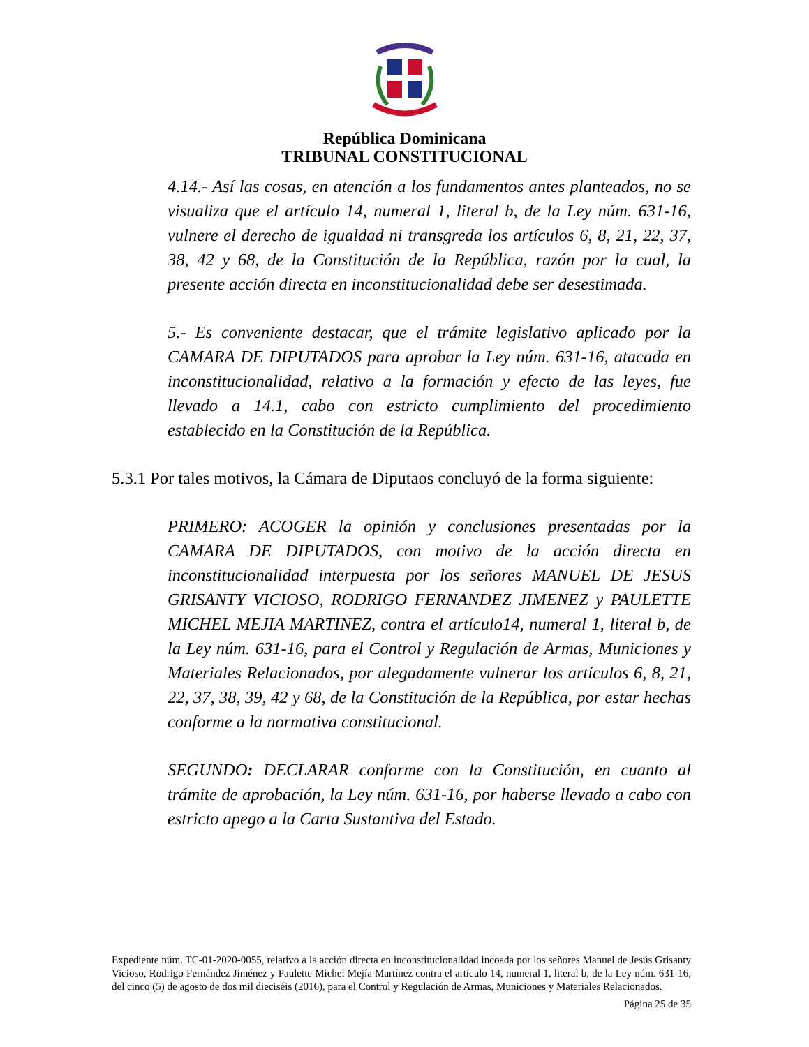República Dominicana
TRIBUNAL CONSTITUCIONAL
4.14.- Así las cosas, en atención a los fundamentos antes planteados, no se visualiza que el artículo 14, numeral 1, literal b, de la Ley núm. 631-16, vulnere el derecho de igualdad ni transgreda los artículos 6, 8, 21, 22, 37, 38, 42 y 68, de la Constitución de la República, razón por la cual, la presente acción directa en inconstitucionalidad debe ser desestimada.
5.- Es conveniente destacar, que el trámite legislativo aplicado por la CAMARA DE DIPUTADOS para aprobar la Ley núm. 631-16, atacada en inconstitucionalidad, relativo a la formación y efecto de las leyes, fue llevado a 14.1, cabo con estricto cumplimiento del procedimiento establecido en la Constitución de la República.
5.3.1 Por tales motivos, la Cámara de Diputaos concluyó de la forma siguiente:
PRIMERO: ACOGER la opinión y conclusiones presentadas por la CAMARA DE DIPUTADOS, con motivo de la acción directa en inconstitucionalidad interpuesta por los señores MANUEL DE JESUS GRISANTY VICIOSO, RODRIGO FERNANDEZ JIMENEZ y PAULETTE MICHEL MEJIA MARTINEZ, contra el artículo14, numeral 1, literal b, de la Ley núm. 631-16, para el Control y Regulación de Armas, Municiones y Materiales Relacionados, por alegadamente vulnerar los artículos 6, 8, 21, 22, 37, 38, 39, 42 y 68, de la Constitución de la República, por estar hechas conforme a la normativa constitucional.
SEGUNDO: DECLARAR conforme con la Constitución, en cuanto al trámite de aprobación, la Ley núm. 631-16, por haberse llevado a cabo con estricto apego a la Carta Sustantiva del Estado.
Expediente núm. TC-01-2020-0055, relativo a la acción directa en inconstitucionalidad incoada por los señores Manuel de Jesús Grisanty Vicioso, Rodrigo Fernández Jiménez y Paulette Michel Mejía Martínez contra el artículo 14, numeral 1, literal b, de la Ley núm. 631-16, del cinco (5) de agosto de dos mil dieciséis (2016), para el Control y Regulación de Armas, Municiones y Materiales Relacionados.
Página 25 de 35